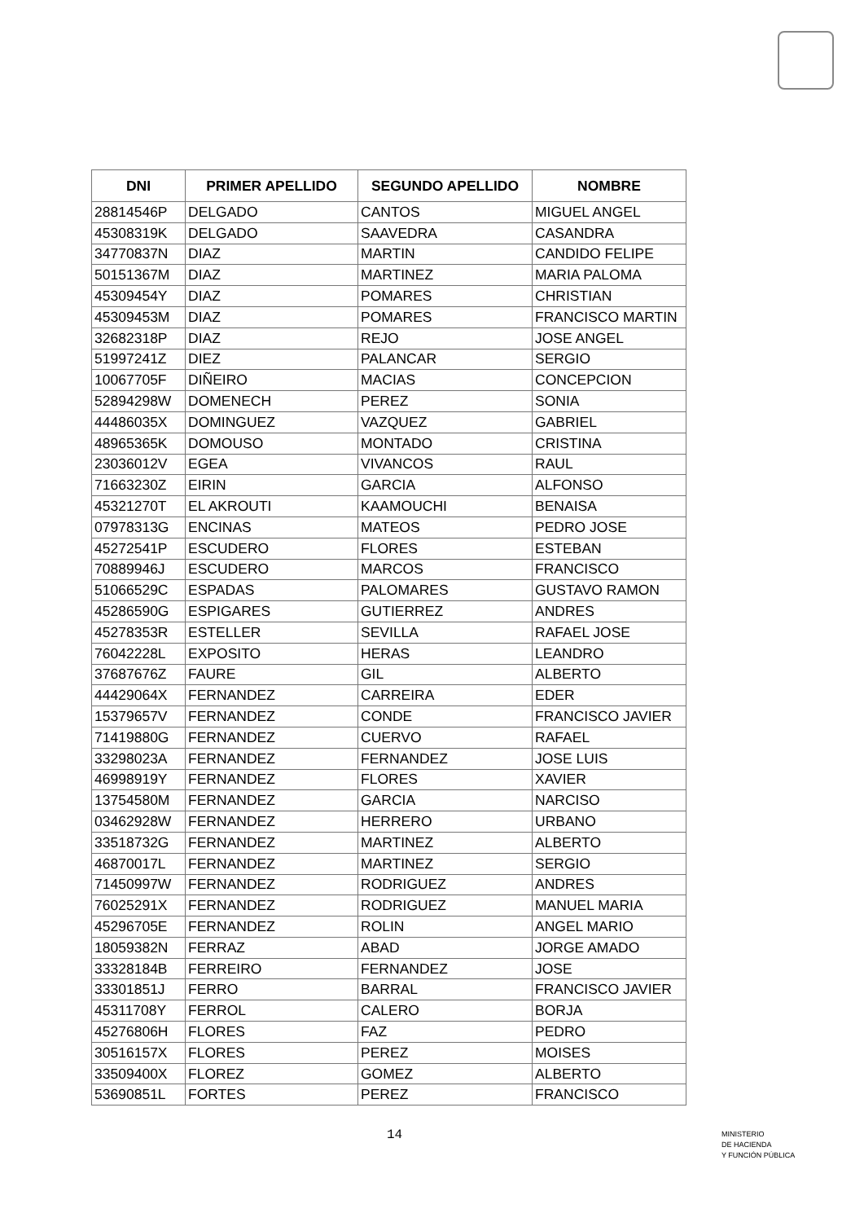| DNI | PRIMER APELLIDO | SEGUNDO APELLIDO | NOMBRE |
| --- | --- | --- | --- |
| 28814546P | DELGADO | CANTOS | MIGUEL ANGEL |
| 45308319K | DELGADO | SAAVEDRA | CASANDRA |
| 34770837N | DIAZ | MARTIN | CANDIDO FELIPE |
| 50151367M | DIAZ | MARTINEZ | MARIA PALOMA |
| 45309454Y | DIAZ | POMARES | CHRISTIAN |
| 45309453M | DIAZ | POMARES | FRANCISCO MARTIN |
| 32682318P | DIAZ | REJO | JOSE ANGEL |
| 51997241Z | DIEZ | PALANCAR | SERGIO |
| 10067705F | DIÑEIRO | MACIAS | CONCEPCION |
| 52894298W | DOMENECH | PEREZ | SONIA |
| 44486035X | DOMINGUEZ | VAZQUEZ | GABRIEL |
| 48965365K | DOMOUSO | MONTADO | CRISTINA |
| 23036012V | EGEA | VIVANCOS | RAUL |
| 71663230Z | EIRIN | GARCIA | ALFONSO |
| 45321270T | EL AKROUTI | KAAMOUCHI | BENAISA |
| 07978313G | ENCINAS | MATEOS | PEDRO JOSE |
| 45272541P | ESCUDERO | FLORES | ESTEBAN |
| 70889946J | ESCUDERO | MARCOS | FRANCISCO |
| 51066529C | ESPADAS | PALOMARES | GUSTAVO RAMON |
| 45286590G | ESPIGARES | GUTIERREZ | ANDRES |
| 45278353R | ESTELLER | SEVILLA | RAFAEL JOSE |
| 76042228L | EXPOSITO | HERAS | LEANDRO |
| 37687676Z | FAURE | GIL | ALBERTO |
| 44429064X | FERNANDEZ | CARREIRA | EDER |
| 15379657V | FERNANDEZ | CONDE | FRANCISCO JAVIER |
| 71419880G | FERNANDEZ | CUERVO | RAFAEL |
| 33298023A | FERNANDEZ | FERNANDEZ | JOSE LUIS |
| 46998919Y | FERNANDEZ | FLORES | XAVIER |
| 13754580M | FERNANDEZ | GARCIA | NARCISO |
| 03462928W | FERNANDEZ | HERRERO | URBANO |
| 33518732G | FERNANDEZ | MARTINEZ | ALBERTO |
| 46870017L | FERNANDEZ | MARTINEZ | SERGIO |
| 71450997W | FERNANDEZ | RODRIGUEZ | ANDRES |
| 76025291X | FERNANDEZ | RODRIGUEZ | MANUEL MARIA |
| 45296705E | FERNANDEZ | ROLIN | ANGEL MARIO |
| 18059382N | FERRAZ | ABAD | JORGE AMADO |
| 33328184B | FERREIRO | FERNANDEZ | JOSE |
| 33301851J | FERRO | BARRAL | FRANCISCO JAVIER |
| 45311708Y | FERROL | CALERO | BORJA |
| 45276806H | FLORES | FAZ | PEDRO |
| 30516157X | FLORES | PEREZ | MOISES |
| 33509400X | FLOREZ | GOMEZ | ALBERTO |
| 53690851L | FORTES | PEREZ | FRANCISCO |
14
MINISTERIO
DE HACIENDA
Y FUNCIÓN PÚBLICA